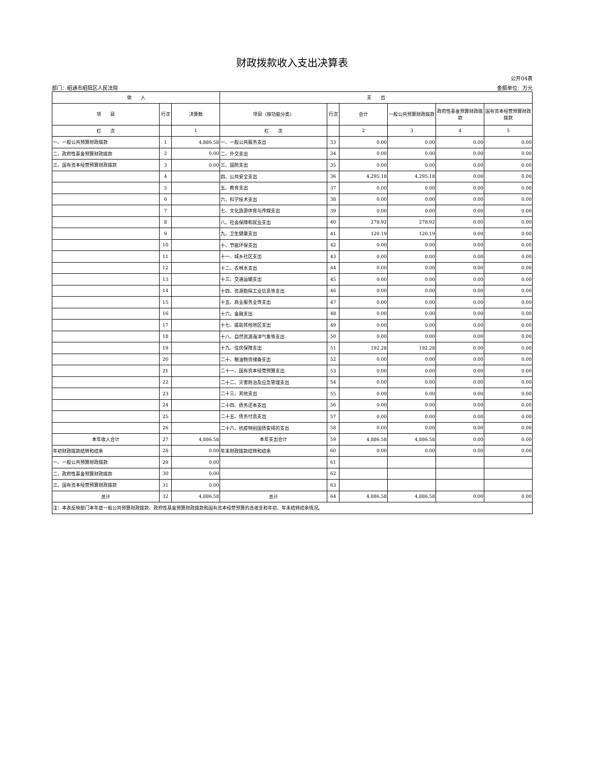财政拨款收入支出决算表
公开04表
部门：昭通市昭阳区人民法院 金额单位：万元
| 收 入 | | | 支 出 | | | | | |
| --- | --- | --- | --- | --- | --- | --- | --- | --- |
| 项 目 | 行次 | 决算数 | 项目（按功能分类） | 行次 | 合计 | 一般公共预算财政拨款 | 政府性基金预算财政拨款 | 国有资本经营预算财政拨款 |
| 栏 次 | | 1 | 栏 次 | | 2 | 3 | 4 | 5 |
| 一、一般公共预算财政拨款 | 1 | 4,886.58 | 一、一般公共服务支出 | 33 | 0.00 | 0.00 | 0.00 | 0.00 |
| 二、政府性基金预算财政拨款 | 2 | 0.00 | 二、外交支出 | 34 | 0.00 | 0.00 | 0.00 | 0.00 |
| 三、国有资本经营预算财政拨款 | 3 | 0.00 | 三、国防支出 | 35 | 0.00 | 0.00 | 0.00 | 0.00 |
| | 4 | | 四、公共安全支出 | 36 | 4,295.18 | 4,295.18 | 0.00 | 0.00 |
| | 5 | | 五、教育支出 | 37 | 0.00 | 0.00 | 0.00 | 0.00 |
| | 6 | | 六、科学技术支出 | 38 | 0.00 | 0.00 | 0.00 | 0.00 |
| | 7 | | 七、文化旅游体育与传媒支出 | 39 | 0.00 | 0.00 | 0.00 | 0.00 |
| | 8 | | 八、社会保障和就业支出 | 40 | 278.92 | 278.92 | 0.00 | 0.00 |
| | 9 | | 九、卫生健康支出 | 41 | 120.19 | 120.19 | 0.00 | 0.00 |
| | 10 | | 十、节能环保支出 | 42 | 0.00 | 0.00 | 0.00 | 0.00 |
| | 11 | | 十一、城乡社区支出 | 43 | 0.00 | 0.00 | 0.00 | 0.00 |
| | 12 | | 十二、农林水支出 | 44 | 0.00 | 0.00 | 0.00 | 0.00 |
| | 13 | | 十三、交通运输支出 | 45 | 0.00 | 0.00 | 0.00 | 0.00 |
| | 14 | | 十四、资源勘探工业信息等支出 | 46 | 0.00 | 0.00 | 0.00 | 0.00 |
| | 15 | | 十五、商业服务业等支出 | 47 | 0.00 | 0.00 | 0.00 | 0.00 |
| | 16 | | 十六、金融支出 | 48 | 0.00 | 0.00 | 0.00 | 0.00 |
| | 17 | | 十七、援助其他地区支出 | 49 | 0.00 | 0.00 | 0.00 | 0.00 |
| | 18 | | 十八、自然资源海洋气象等支出 | 50 | 0.00 | 0.00 | 0.00 | 0.00 |
| | 19 | | 十九、住房保障支出 | 51 | 192.28 | 192.28 | 0.00 | 0.00 |
| | 20 | | 二十、粮油物资储备支出 | 52 | 0.00 | 0.00 | 0.00 | 0.00 |
| | 21 | | 二十一、国有资本经营预算支出 | 53 | 0.00 | 0.00 | 0.00 | 0.00 |
| | 22 | | 二十二、灾害防治及应急管理支出 | 54 | 0.00 | 0.00 | 0.00 | 0.00 |
| | 23 | | 二十三、其他支出 | 55 | 0.00 | 0.00 | 0.00 | 0.00 |
| | 24 | | 二十四、债务还本支出 | 56 | 0.00 | 0.00 | 0.00 | 0.00 |
| | 25 | | 二十五、债务付息支出 | 57 | 0.00 | 0.00 | 0.00 | 0.00 |
| | 26 | | 二十六、抗疫特别国债安排的支出 | 58 | 0.00 | 0.00 | 0.00 | 0.00 |
| 本年收入合计 | 27 | 4,886.58 | 本年支出合计 | 59 | 4,886.58 | 4,886.58 | 0.00 | 0.00 |
| 年初财政拨款结转和结余 | 28 | 0.00 | 年末财政拨款结转和结余 | 60 | 0.00 | 0.00 | 0.00 | 0.00 |
| 一、一般公共预算财政拨款 | 29 | 0.00 | | 61 | | | | |
| 二、政府性基金预算财政拨款 | 30 | 0.00 | | 62 | | | | |
| 三、国有资本经营预算财政拨款 | 31 | 0.00 | | 63 | | | | |
| 总计 | 32 | 4,886.58 | 总计 | 64 | 4,886.58 | 4,886.58 | 0.00 | 0.00 |
| 注：本表反映部门本年度一般公共预算财政拨款、政府性基金预算财政拨款和国有资本经营预算的总收支和年初、年末结转结余情况。 | | | | | | | | |